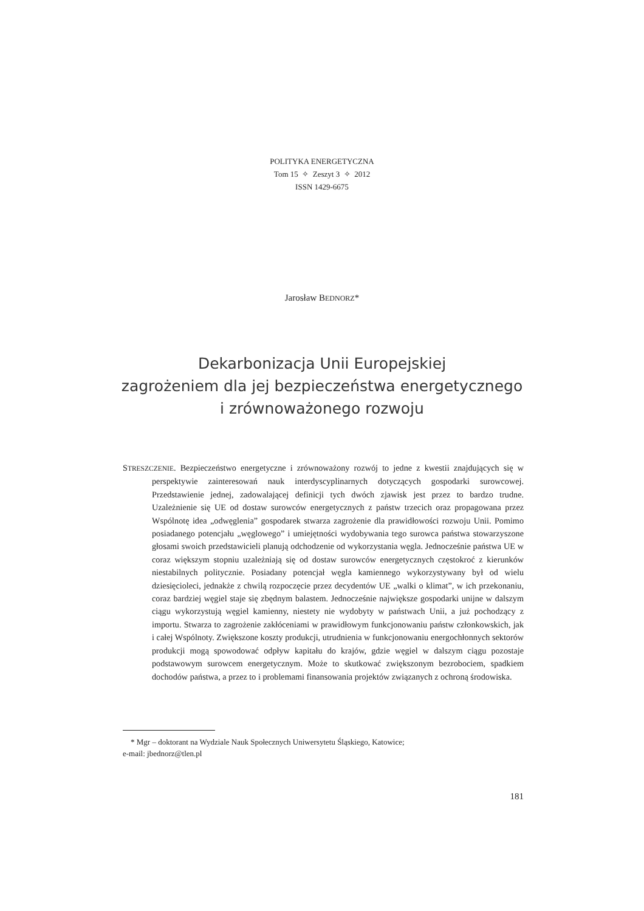POLITYKA ENERGETYCZNA
Tom 15 ✧ Zeszyt 3 ✧ 2012
ISSN 1429-6675
Jarosław BEDNORZ*
Dekarbonizacja Unii Europejskiej
zagrożeniem dla jej bezpieczeństwa energetycznego
i zrównoważonego rozwoju
STRESZCZENIE. Bezpieczeństwo energetyczne i zrównoważony rozwój to jedne z kwestii znajdujących się w perspektywie zainteresowań nauk interdyscyplinarnych dotyczących gospodarki surowcowej. Przedstawienie jednej, zadowalającej definicji tych dwóch zjawisk jest przez to bardzo trudne. Uzależnienie się UE od dostaw surowców energetycznych z państw trzecich oraz propagowana przez Wspólnotę idea „odwęglenia” gospodarek stwarza zagrożenie dla prawidłowości rozwoju Unii. Pomimo posiadanego potencjału „węglowego” i umiejętności wydobywania tego surowca państwa stowarzyszone głosami swoich przedstawicieli planują odchodzenie od wykorzystania węgla. Jednocześnie państwa UE w coraz większym stopniu uzależniają się od dostaw surowców energetycznych częstokroć z kierunków niestabilnych politycznie. Posiadany potencjał węgla kamiennego wykorzystywany był od wielu dziesięcioleci, jednakże z chwilą rozpoczęcie przez decydentów UE „walki o klimat”, w ich przekonaniu, coraz bardziej węgiel staje się zbędnym balastem. Jednocześnie największe gospodarki unijne w dalszym ciągu wykorzystują węgiel kamienny, niestety nie wydobyty w państwach Unii, a już pochodzący z importu. Stwarza to zagrożenie zakłóceniami w prawidłowym funkcjonowaniu państw członkowskich, jak i całej Wspólnoty. Zwiększone koszty produkcji, utrudnienia w funkcjonowaniu energochłonnych sektorów produkcji mogą spowodować odpływ kapitału do krajów, gdzie węgiel w dalszym ciągu pozostaje podstawowym surowcem energetycznym. Może to skutkować zwiększonym bezrobociem, spadkiem dochodów państwa, a przez to i problemami finansowania projektów związanych z ochroną środowiska.
* Mgr – doktorant na Wydziale Nauk Społecznych Uniwersytetu Śląskiego, Katowice;
e-mail: jbednorz@tlen.pl
181